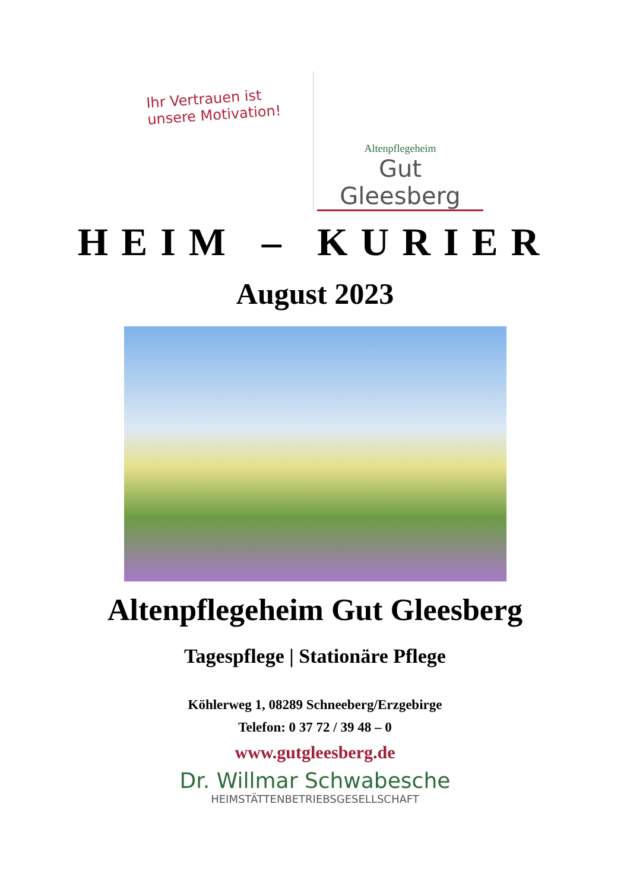Ihr Vertrauen ist unsere Motivation!
Altenpflegeheim
Gut Gleesberg
HEIM – KURIER
August 2023
Altenpflegeheim Gut Gleesberg
Tagespflege | Stationäre Pflege
Köhlerweg 1, 08289 Schneeberg/Erzgebirge
Telefon: 0 37 72 / 39 48 – 0
www.gutgleesberg.de
Dr. Willmar Schwabesche
HEIMSTÄTTENBETRIEBSGESELLSCHAFT